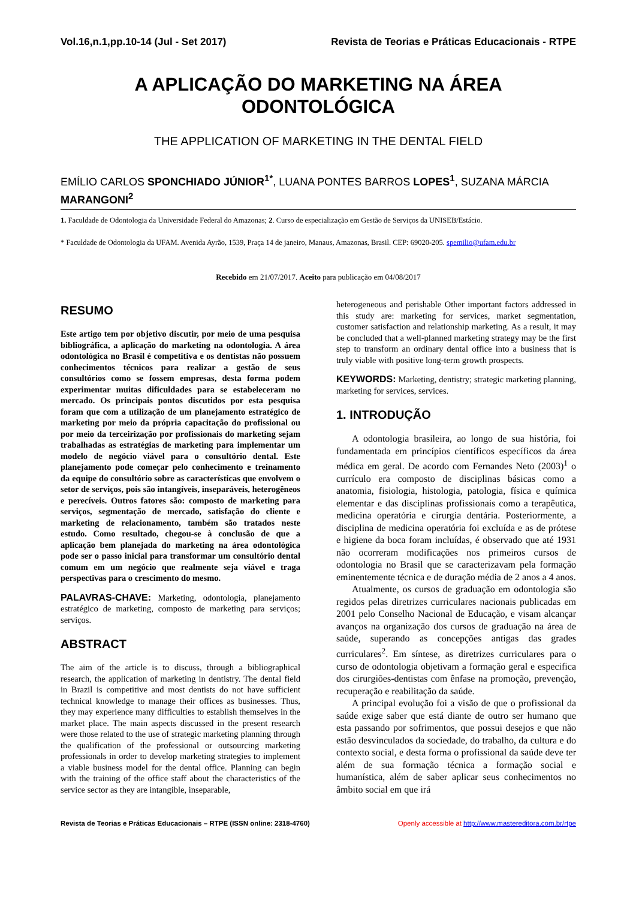Vol.16,n.1,pp.10-14 (Jul - Set 2017) Revista de Teorias e Práticas Educacionais - RTPE
A APLICAÇÃO DO MARKETING NA ÁREA
ODONTOLÓGICA
THE APPLICATION OF MARKETING IN THE DENTAL FIELD
EMÍLIO CARLOS SPONCHIADO JÚNIOR<sup>1*</sup>, LUANA PONTES BARROS LOPES<sup>1</sup>, SUZANA MÁRCIA MARANGONI<sup>2</sup>
1. Faculdade de Odontologia da Universidade Federal do Amazonas; 2. Curso de especialização em Gestão de Serviços da UNISEB/Estácio.
* Faculdade de Odontologia da UFAM. Avenida Ayrão, 1539, Praça 14 de janeiro, Manaus, Amazonas, Brasil. CEP: 69020-205. spemilio@ufam.edu.br
Recebido em 21/07/2017. Aceito para publicação em 04/08/2017
RESUMO
Este artigo tem por objetivo discutir, por meio de uma pesquisa bibliográfica, a aplicação do marketing na odontologia. A área odontológica no Brasil é competitiva e os dentistas não possuem conhecimentos técnicos para realizar a gestão de seus consultórios como se fossem empresas, desta forma podem experimentar muitas dificuldades para se estabeleceram no mercado. Os principais pontos discutidos por esta pesquisa foram que com a utilização de um planejamento estratégico de marketing por meio da própria capacitação do profissional ou por meio da terceirização por profissionais do marketing sejam trabalhadas as estratégias de marketing para implementar um modelo de negócio viável para o consultório dental. Este planejamento pode começar pelo conhecimento e treinamento da equipe do consultório sobre as características que envolvem o setor de serviços, pois são intangíveis, inseparáveis, heterogêneos e perecíveis. Outros fatores são: composto de marketing para serviços, segmentação de mercado, satisfação do cliente e marketing de relacionamento, também são tratados neste estudo. Como resultado, chegou-se à conclusão de que a aplicação bem planejada do marketing na área odontológica pode ser o passo inicial para transformar um consultório dental comum em um negócio que realmente seja viável e traga perspectivas para o crescimento do mesmo.
PALAVRAS-CHAVE: Marketing, odontologia, planejamento estratégico de marketing, composto de marketing para serviços; serviços.
ABSTRACT
The aim of the article is to discuss, through a bibliographical research, the application of marketing in dentistry. The dental field in Brazil is competitive and most dentists do not have sufficient technical knowledge to manage their offices as businesses. Thus, they may experience many difficulties to establish themselves in the market place. The main aspects discussed in the present research were those related to the use of strategic marketing planning through the qualification of the professional or outsourcing marketing professionals in order to develop marketing strategies to implement a viable business model for the dental office. Planning can begin with the training of the office staff about the characteristics of the service sector as they are intangible, inseparable,
heterogeneous and perishable Other important factors addressed in this study are: marketing for services, market segmentation, customer satisfaction and relationship marketing. As a result, it may be concluded that a well-planned marketing strategy may be the first step to transform an ordinary dental office into a business that is truly viable with positive long-term growth prospects.
KEYWORDS: Marketing, dentistry; strategic marketing planning, marketing for services, services.
1. INTRODUÇÃO
A odontologia brasileira, ao longo de sua história, foi fundamentada em princípios científicos específicos da área médica em geral. De acordo com Fernandes Neto (2003)<sup>1</sup> o currículo era composto de disciplinas básicas como a anatomia, fisiologia, histologia, patologia, física e química elementar e das disciplinas profissionais como a terapêutica, medicina operatória e cirurgia dentária. Posteriormente, a disciplina de medicina operatória foi excluída e as de prótese e higiene da boca foram incluídas, é observado que até 1931 não ocorreram modificações nos primeiros cursos de odontologia no Brasil que se caracterizavam pela formação eminentemente técnica e de duração média de 2 anos a 4 anos.
Atualmente, os cursos de graduação em odontologia são regidos pelas diretrizes curriculares nacionais publicadas em 2001 pelo Conselho Nacional de Educação, e visam alcançar avanços na organização dos cursos de graduação na área de saúde, superando as concepções antigas das grades curriculares<sup>2</sup>. Em síntese, as diretrizes curriculares para o curso de odontologia objetivam a formação geral e especifica dos cirurgiões-dentistas com ênfase na promoção, prevenção, recuperação e reabilitação da saúde.
A principal evolução foi a visão de que o profissional da saúde exige saber que está diante de outro ser humano que esta passando por sofrimentos, que possui desejos e que não estão desvinculados da sociedade, do trabalho, da cultura e do contexto social, e desta forma o profissional da saúde deve ter além de sua formação técnica a formação social e humanística, além de saber aplicar seus conhecimentos no âmbito social em que irá
Revista de Teorias e Práticas Educacionais – RTPE (ISSN online: 2318-4760) Openly accessible at http://www.mastereditora.com.br/rtpe